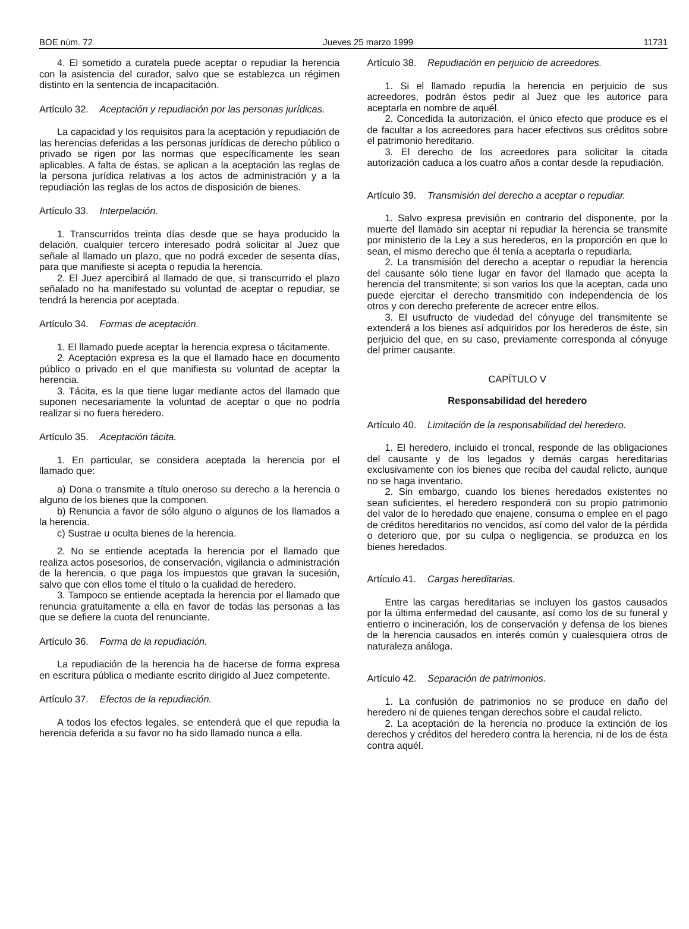BOE núm. 72 Jueves 25 marzo 1999 11731
4. El sometido a curatela puede aceptar o repudiar la herencia con la asistencia del curador, salvo que se establezca un régimen distinto en la sentencia de incapacitación.
Artículo 32. Aceptación y repudiación por las personas jurídicas.
La capacidad y los requisitos para la aceptación y repudiación de las herencias deferidas a las personas jurídicas de derecho público o privado se rigen por las normas que específicamente les sean aplicables. A falta de éstas, se aplican a la aceptación las reglas de la persona jurídica relativas a los actos de administración y a la repudiación las reglas de los actos de disposición de bienes.
Artículo 33. Interpelación.
1. Transcurridos treinta días desde que se haya producido la delación, cualquier tercero interesado podrá solicitar al Juez que señale al llamado un plazo, que no podrá exceder de sesenta días, para que manifieste si acepta o repudia la herencia.
2. El Juez apercibirá al llamado de que, si transcurrido el plazo señalado no ha manifestado su voluntad de aceptar o repudiar, se tendrá la herencia por aceptada.
Artículo 34. Formas de aceptación.
1. El llamado puede aceptar la herencia expresa o tácitamente.
2. Aceptación expresa es la que el llamado hace en documento público o privado en el que manifiesta su voluntad de aceptar la herencia.
3. Tácita, es la que tiene lugar mediante actos del llamado que suponen necesariamente la voluntad de aceptar o que no podría realizar si no fuera heredero.
Artículo 35. Aceptación tácita.
1. En particular, se considera aceptada la herencia por el llamado que:
a) Dona o transmite a título oneroso su derecho a la herencia o alguno de los bienes que la componen.
b) Renuncia a favor de sólo alguno o algunos de los llamados a la herencia.
c) Sustrae u oculta bienes de la herencia.
2. No se entiende aceptada la herencia por el llamado que realiza actos posesorios, de conservación, vigilancia o administración de la herencia, o que paga los impuestos que gravan la sucesión, salvo que con ellos tome el título o la cualidad de heredero.
3. Tampoco se entiende aceptada la herencia por el llamado que renuncia gratuitamente a ella en favor de todas las personas a las que se defiere la cuota del renunciante.
Artículo 36. Forma de la repudiación.
La repudiación de la herencia ha de hacerse de forma expresa en escritura pública o mediante escrito dirigido al Juez competente.
Artículo 37. Efectos de la repudiación.
A todos los efectos legales, se entenderá que el que repudia la herencia deferida a su favor no ha sido llamado nunca a ella.
Artículo 38. Repudiación en perjuicio de acreedores.
1. Si el llamado repudia la herencia en perjuicio de sus acreedores, podrán éstos pedir al Juez que les autorice para aceptarla en nombre de aquél.
2. Concedida la autorización, el único efecto que produce es el de facultar a los acreedores para hacer efectivos sus créditos sobre el patrimonio hereditario.
3. El derecho de los acreedores para solicitar la citada autorización caduca a los cuatro años a contar desde la repudiación.
Artículo 39. Transmisión del derecho a aceptar o repudiar.
1. Salvo expresa previsión en contrario del disponente, por la muerte del llamado sin aceptar ni repudiar la herencia se transmite por ministerio de la Ley a sus herederos, en la proporción en que lo sean, el mismo derecho que él tenía a aceptarla o repudiarla.
2. La transmisión del derecho a aceptar o repudiar la herencia del causante sólo tiene lugar en favor del llamado que acepta la herencia del transmitente; si son varios los que la aceptan, cada uno puede ejercitar el derecho transmitido con independencia de los otros y con derecho preferente de acrecer entre ellos.
3. El usufructo de viudedad del cónyuge del transmitente se extenderá a los bienes así adquiridos por los herederos de éste, sin perjuicio del que, en su caso, previamente corresponda al cónyuge del primer causante.
CAPÍTULO V
Responsabilidad del heredero
Artículo 40. Limitación de la responsabilidad del heredero.
1. El heredero, incluido el troncal, responde de las obligaciones del causante y de los legados y demás cargas hereditarias exclusivamente con los bienes que reciba del caudal relicto, aunque no se haga inventario.
2. Sin embargo, cuando los bienes heredados existentes no sean suficientes, el heredero responderá con su propio patrimonio del valor de lo heredado que enajene, consuma o emplee en el pago de créditos hereditarios no vencidos, así como del valor de la pérdida o deterioro que, por su culpa o negligencia, se produzca en los bienes heredados.
Artículo 41. Cargas hereditarias.
Entre las cargas hereditarias se incluyen los gastos causados por la última enfermedad del causante, así como los de su funeral y entierro o incineración, los de conservación y defensa de los bienes de la herencia causados en interés común y cualesquiera otros de naturaleza análoga.
Artículo 42. Separación de patrimonios.
1. La confusión de patrimonios no se produce en daño del heredero ni de quienes tengan derechos sobre el caudal relicto.
2. La aceptación de la herencia no produce la extinción de los derechos y créditos del heredero contra la herencia, ni de los de ésta contra aquél.